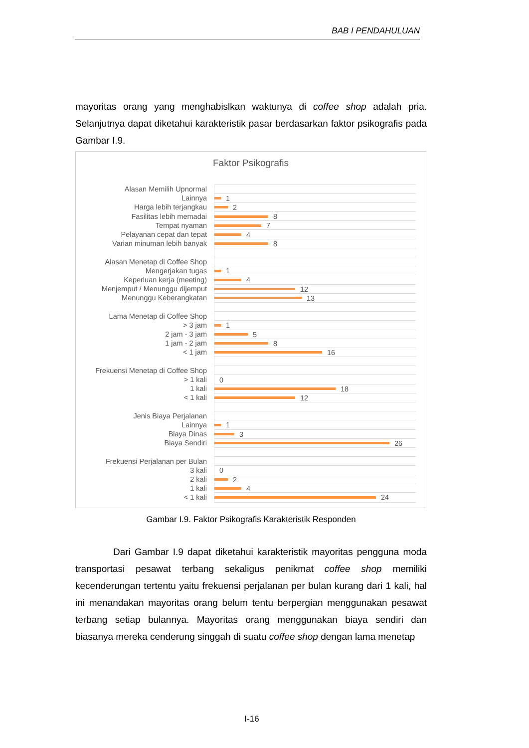BAB I PENDAHULUAN
mayoritas orang yang menghabislkan waktunya di coffee shop adalah pria. Selanjutnya dapat diketahui karakteristik pasar berdasarkan faktor psikografis pada Gambar I.9.
Faktor Psikografis
Alasan Memilih Upnormal
Lainnya
1
Harga lebih terjangkau
2
Fasilitas lebih memadai
8
Tempat nyaman
7
Pelayanan cepat dan tepat
4
Varian minuman lebih banyak
8
Alasan Menetap di Coffee Shop
Mengerjakan tugas
1
Keperluan kerja (meeting)
4
Menjemput / Menunggu dijemput
12
Menunggu Keberangkatan
13
Lama Menetap di Coffee Shop
> 3 jam
1
2 jam - 3 jam
5
1 jam - 2 jam
8
< 1 jam
16
Frekuensi Menetap di Coffee Shop
> 1 kali
0
1 kali
18
< 1 kali
12
Jenis Biaya Perjalanan
Lainnya
1
Biaya Dinas
3
Biaya Sendiri
26
Frekuensi Perjalanan per Bulan
3 kali
0
2 kali
2
1 kali
4
< 1 kali
24
Gambar I.9. Faktor Psikografis Karakteristik Responden
Dari Gambar I.9 dapat diketahui karakteristik mayoritas pengguna moda transportasi pesawat terbang sekaligus penikmat coffee shop memiliki kecenderungan tertentu yaitu frekuensi perjalanan per bulan kurang dari 1 kali, hal ini menandakan mayoritas orang belum tentu berpergian menggunakan pesawat terbang setiap bulannya. Mayoritas orang menggunakan biaya sendiri dan biasanya mereka cenderung singgah di suatu coffee shop dengan lama menetap
I-16